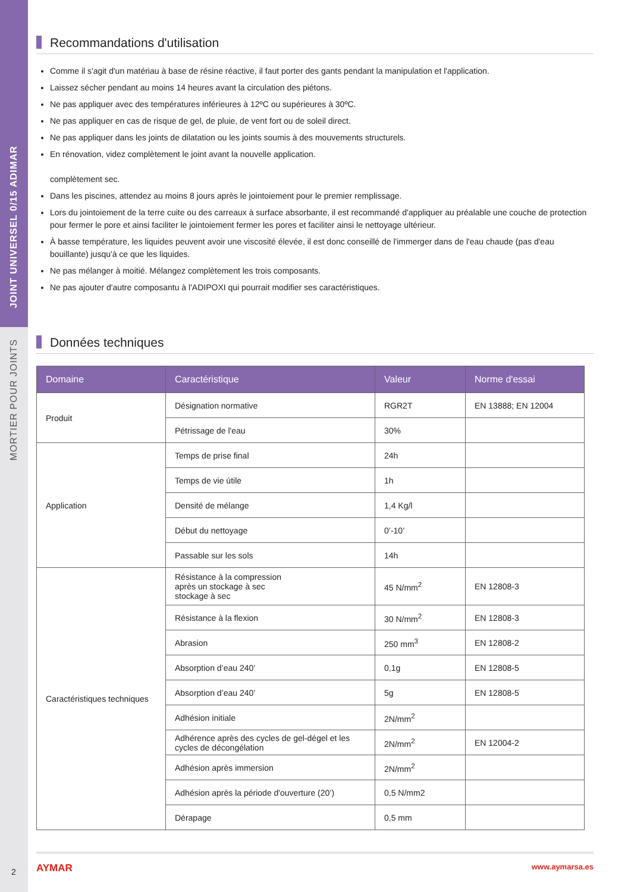JOINT UNIVERSEL 0/15 ADIMAR
MORTIER POUR JOINTS
Recommandations d'utilisation
Comme il s'agit d'un matériau à base de résine réactive, il faut porter des gants pendant la manipulation et l'application.
Laissez sécher pendant au moins 14 heures avant la circulation des piétons.
Ne pas appliquer avec des températures inférieures à 12ºC ou supérieures à 30ºC.
Ne pas appliquer en cas de risque de gel, de pluie, de vent fort ou de soleil direct.
Ne pas appliquer dans les joints de dilatation ou les joints soumis à des mouvements structurels.
En rénovation, videz complètement le joint avant la nouvelle application.
complètement sec.
Dans les piscines, attendez au moins 8 jours après le jointoiement pour le premier remplissage.
Lors du jointoiement de la terre cuite ou des carreaux à surface absorbante, il est recommandé d'appliquer au préalable une couche de protection pour fermer le pore et ainsi faciliter le jointoiement fermer les pores et faciliter ainsi le nettoyage ultérieur.
À basse température, les liquides peuvent avoir une viscosité élevée, il est donc conseillé de l'immerger dans de l'eau chaude (pas d'eau bouillante) jusqu'à ce que les liquides.
Ne pas mélanger à moitié. Mélangez complètement les trois composants.
Ne pas ajouter d'autre composantu à l'ADIPOXI qui pourrait modifier ses caractéristiques.
Données techniques
| Domaine | Caractéristique | Valeur | Norme d'essai |
| --- | --- | --- | --- |
| Produit | Désignation normative | RGR2T | EN 13888; EN 12004 |
| | Pétrissage de l'eau | 30% | |
| Application | Temps de prise final | 24h | |
| | Temps de vie útile | 1h | |
| | Densité de mélange | 1,4 Kg/l | |
| | Début du nettoyage | 0’-10’ | |
| | Passable sur les sols | 14h | |
| Caractéristiques techniques | Résistance à la compression après un stockage à sec stockage à sec | 45 N/mm<sup>2</sup> | EN 12808-3 |
| | Résistance à la flexion | 30 N/mm<sup>2</sup> | EN 12808-3 |
| | Abrasion | 250 mm<sup>3</sup> | EN 12808-2 |
| | Absorption d’eau 240’ | 0,1g | EN 12808-5 |
| | Absorption d’eau 240’ | 5g | EN 12808-5 |
| | Adhésion initiale | 2N/mm<sup>2</sup> | |
| | Adhérence après des cycles de gel-dégel et les cycles de décongélation | 2N/mm<sup>2</sup> | EN 12004-2 |
| | Adhésion après immersion | 2N/mm<sup>2</sup> | |
| | Adhésion après la période d'ouverture (20’) | 0,5 N/mm2 | |
| | Dérapage | 0,5 mm | |
2
AYMAR www.aymarsa.es